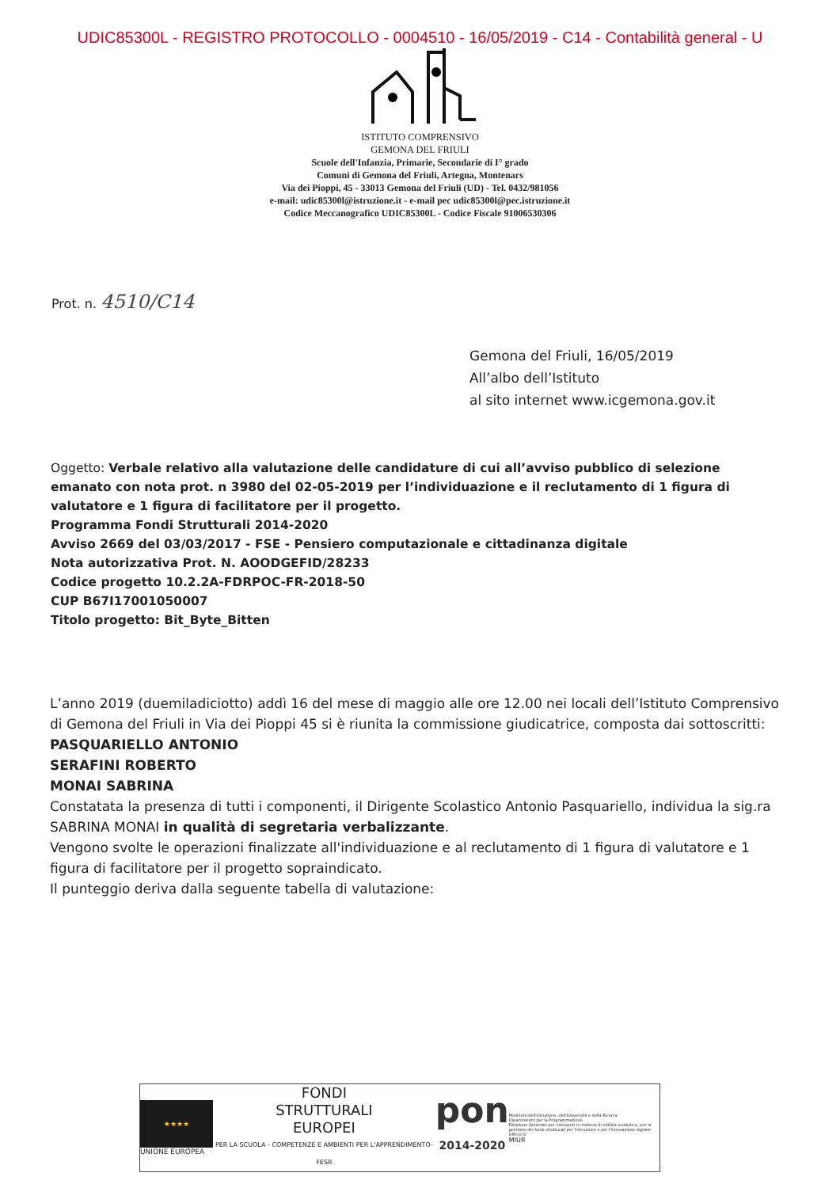UDIC85300L - REGISTRO PROTOCOLLO - 0004510 - 16/05/2019 - C14 - Contabilità general - U
ISTITUTO COMPRENSIVO
GEMONA DEL FRIULI
Scuole dell'Infanzia, Primarie, Secondarie di I° grado
Comuni di Gemona del Friuli, Artegna, Montenars
Via dei Pioppi, 45 - 33013 Gemona del Friuli (UD) - Tel. 0432/981056
e-mail: udic85300l@istruzione.it - e-mail pec udic85300l@pec.istruzione.it
Codice Meccanografico UDIC85300L - Codice Fiscale 91006530306
Prot. n. 4510/C14
Gemona del Friuli, 16/05/2019
All’albo dell’Istituto
al sito internet www.icgemona.gov.it
Oggetto: Verbale relativo alla valutazione delle candidature di cui all’avviso pubblico di selezione emanato con nota prot. n 3980 del 02-05-2019 per l’individuazione e il reclutamento di 1 figura di valutatore e 1 figura di facilitatore per il progetto.
Programma Fondi Strutturali 2014-2020
Avviso 2669 del 03/03/2017 - FSE - Pensiero computazionale e cittadinanza digitale
Nota autorizzativa Prot. N. AOODGEFID/28233
Codice progetto 10.2.2A-FDRPOC-FR-2018-50
CUP B67I17001050007
Titolo progetto: Bit_Byte_Bitten
L’anno 2019 (duemiladiciotto) addì 16 del mese di maggio alle ore 12.00 nei locali dell’Istituto Comprensivo di Gemona del Friuli in Via dei Pioppi 45 si è riunita la commissione giudicatrice, composta dai sottoscritti:
PASQUARIELLO ANTONIO
SERAFINI ROBERTO
MONAI SABRINA
Constatata la presenza di tutti i componenti, il Dirigente Scolastico Antonio Pasquariello, individua la sig.ra SABRINA MONAI in qualità di segretaria verbalizzante.
Vengono svolte le operazioni finalizzate all'individuazione e al reclutamento di 1 figura di valutatore e 1 figura di facilitatore per il progetto sopraindicato.
Il punteggio deriva dalla seguente tabella di valutazione:
★★★★
UNIONE EUROPEA
FONDI
STRUTTURALI
EUROPEI
PER LA SCUOLA - COMPETENZE E AMBIENTI PER L'APPRENDIMENTO-FESR
pon
2014-2020
Ministero dell'Istruzione, dell'Università e della Ricerca
Dipartimento per la Programmazione
Direzione Generale per interventi in materia di edilizia scolastica, per la gestione dei fondi strutturali per l'istruzione e per l'innovazione digitale
Ufficio IV
MIUR